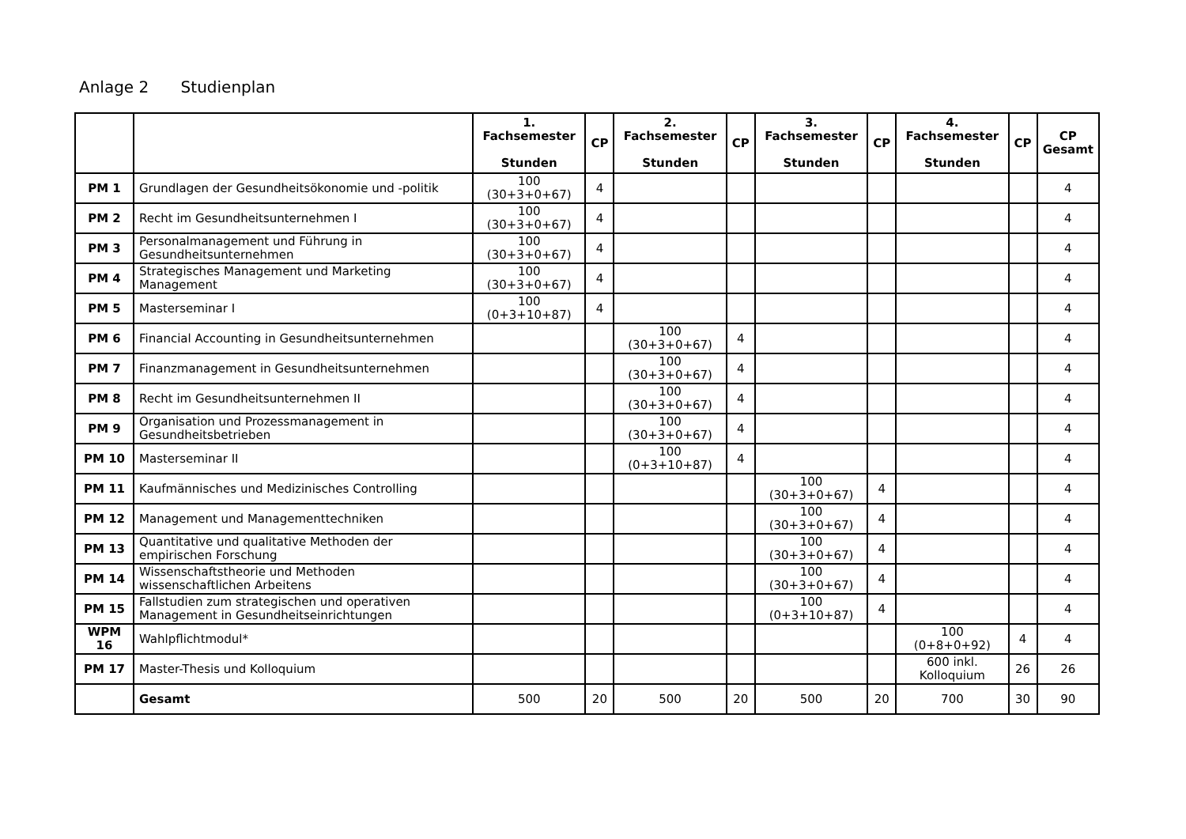Anlage 2 Studienplan
| | | 1. Fachsemester Stunden | CP | 2. Fachsemester Stunden | CP | 3. Fachsemester Stunden | CP | 4. Fachsemester Stunden | CP | CP Gesamt |
| --- | --- | --- | --- | --- | --- | --- | --- | --- | --- | --- |
| PM 1 | Grundlagen der Gesundheitsökonomie und -politik | 100 (30+3+0+67) | 4 | | | | | | | 4 |
| PM 2 | Recht im Gesundheitsunternehmen I | 100 (30+3+0+67) | 4 | | | | | | | 4 |
| PM 3 | Personalmanagement und Führung in Gesundheitsunternehmen | 100 (30+3+0+67) | 4 | | | | | | | 4 |
| PM 4 | Strategisches Management und Marketing Management | 100 (30+3+0+67) | 4 | | | | | | | 4 |
| PM 5 | Masterseminar I | 100 (0+3+10+87) | 4 | | | | | | | 4 |
| PM 6 | Financial Accounting in Gesundheitsunternehmen | | | 100 (30+3+0+67) | 4 | | | | | 4 |
| PM 7 | Finanzmanagement in Gesundheitsunternehmen | | | 100 (30+3+0+67) | 4 | | | | | 4 |
| PM 8 | Recht im Gesundheitsunternehmen II | | | 100 (30+3+0+67) | 4 | | | | | 4 |
| PM 9 | Organisation und Prozessmanagement in Gesundheitsbetrieben | | | 100 (30+3+0+67) | 4 | | | | | 4 |
| PM 10 | Masterseminar II | | | 100 (0+3+10+87) | 4 | | | | | 4 |
| PM 11 | Kaufmännisches und Medizinisches Controlling | | | | | 100 (30+3+0+67) | 4 | | | 4 |
| PM 12 | Management und Managementtechniken | | | | | 100 (30+3+0+67) | 4 | | | 4 |
| PM 13 | Quantitative und qualitative Methoden der empirischen Forschung | | | | | 100 (30+3+0+67) | 4 | | | 4 |
| PM 14 | Wissenschaftstheorie und Methoden wissenschaftlichen Arbeitens | | | | | 100 (30+3+0+67) | 4 | | | 4 |
| PM 15 | Fallstudien zum strategischen und operativen Management in Gesundheitseinrichtungen | | | | | 100 (0+3+10+87) | 4 | | | 4 |
| WPM 16 | Wahlpflichtmodul* | | | | | | | 100 (0+8+0+92) | 4 | 4 |
| PM 17 | Master-Thesis und Kolloquium | | | | | | | 600 inkl. Kolloquium | 26 | 26 |
| | Gesamt | 500 | 20 | 500 | 20 | 500 | 20 | 700 | 30 | 90 |